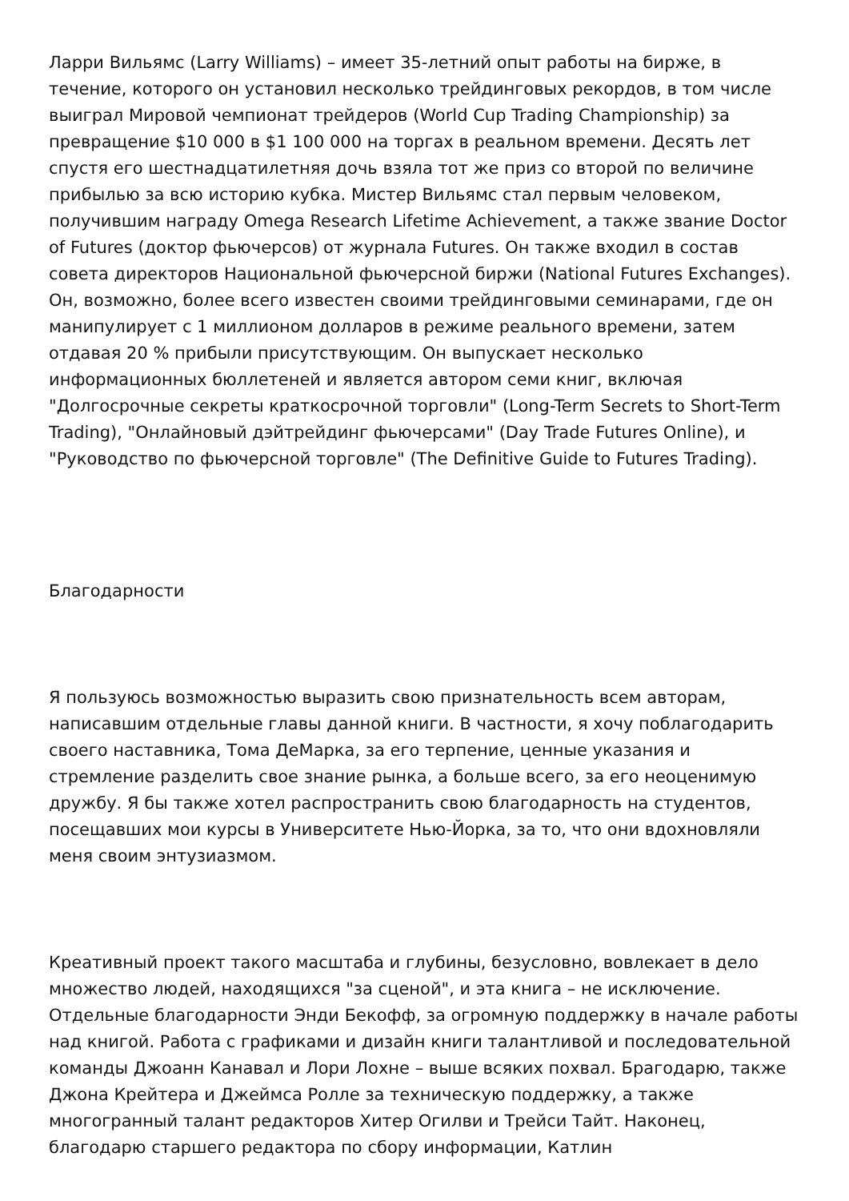Ларри Вильямс (Larry Williams) – имеет 35-летний опыт работы на бирже, в течение, которого он установил несколько трейдинговых рекордов, в том числе выиграл Мировой чемпионат трейдеров (World Cup Trading Championship) за превращение $10 000 в $1 100 000 на торгах в реальном времени. Десять лет спустя его шестнадцатилетняя дочь взяла тот же приз со второй по величине прибылью за всю историю кубка. Мистер Вильямс стал первым человеком, получившим награду Omega Research Lifetime Achievement, а также звание Doctor of Futures (доктор фьючерсов) от журнала Futures. Он также входил в состав совета директоров Национальной фьючерсной биржи (National Futures Exchanges). Он, возможно, более всего известен своими трейдинговыми семинарами, где он манипулирует с 1 миллионом долларов в режиме реального времени, затем отдавая 20 % прибыли присутствующим. Он выпускает несколько информационных бюллетеней и является автором семи книг, включая "Долгосрочные секреты краткосрочной торговли" (Long-Term Secrets to Short-Term Trading), "Онлайновый дэйтрейдинг фьючерсами" (Day Trade Futures Online), и "Руководство по фьючерсной торговле" (The Definitive Guide to Futures Trading).
Благодарности
Я пользуюсь возможностью выразить свою признательность всем авторам, написавшим отдельные главы данной книги. В частности, я хочу поблагодарить своего наставника, Тома ДеМарка, за его терпение, ценные указания и стремление разделить свое знание рынка, а больше всего, за его неоценимую дружбу. Я бы также хотел распространить свою благодарность на студентов, посещавших мои курсы в Университете Нью-Йорка, за то, что они вдохновляли меня своим энтузиазмом.
Креативный проект такого масштаба и глубины, безусловно, вовлекает в дело множество людей, находящихся "за сценой", и эта книга – не исключение. Отдельные благодарности Энди Бекофф, за огромную поддержку в начале работы над книгой. Работа с графиками и дизайн книги талантливой и последовательной команды Джоанн Канавал и Лори Лохне – выше всяких похвал. Брагодарю, также Джона Крейтера и Джеймса Ролле за техническую поддержку, а также многогранный талант редакторов Хитер Огилви и Трейси Тайт. Наконец, благодарю старшего редактора по сбору информации, Катлин